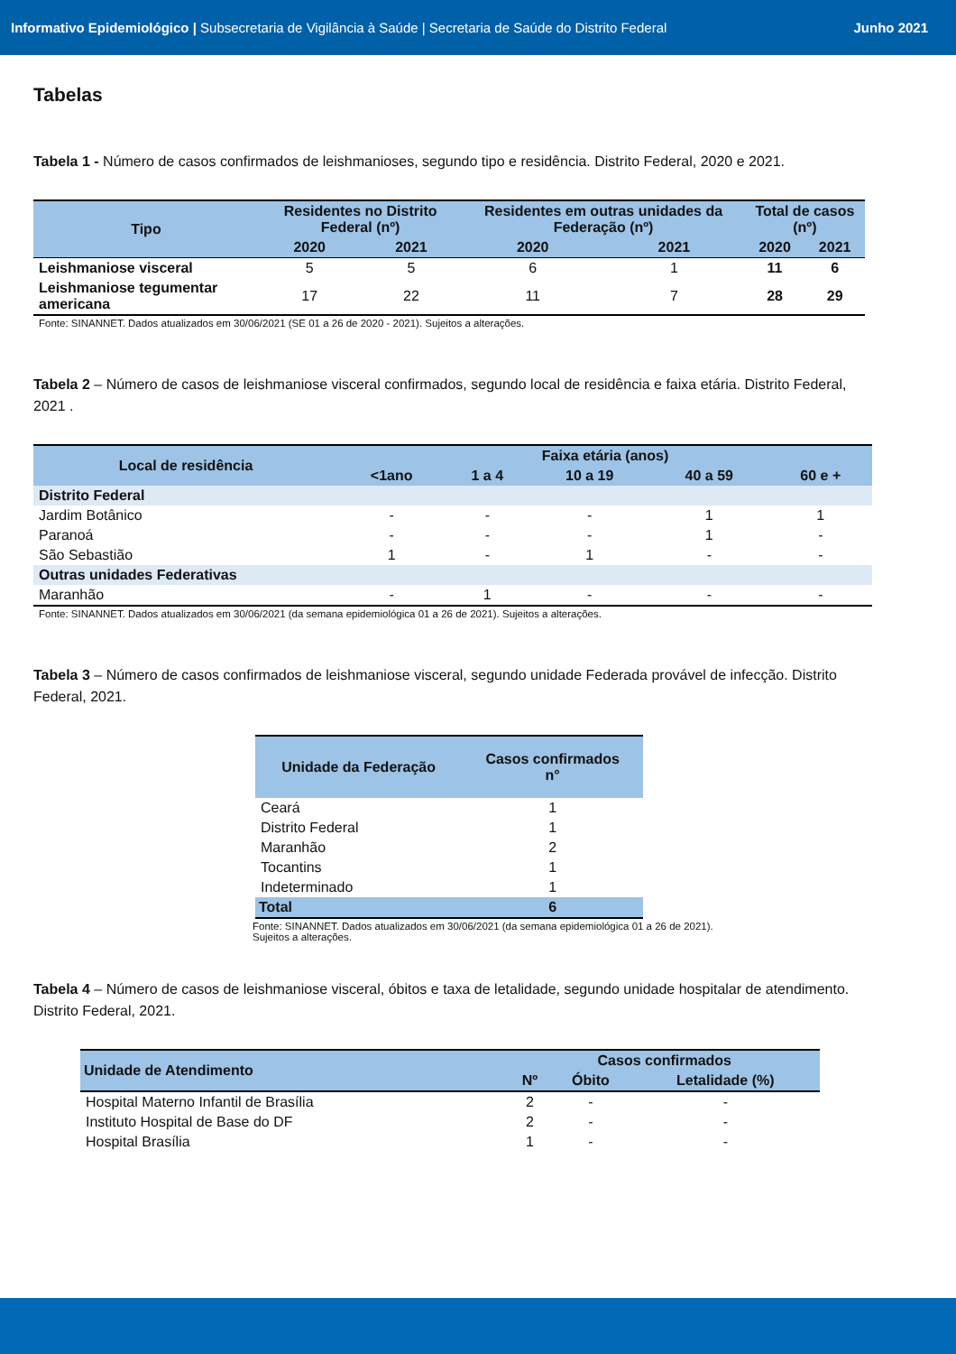Informativo Epidemiológico | Subsecretaria de Vigilância à Saúde | Secretaria de Saúde do Distrito Federal
Junho 2021
Tabelas
Tabela 1 - Número de casos confirmados de leishmanioses, segundo tipo e residência. Distrito Federal, 2020 e 2021.
| Tipo | Residentes no Distrito Federal (nº) | | Residentes em outras unidades da Federação (nº) | | Total de casos (nº) | |
| --- | --- | --- | --- | --- | --- | --- |
| | 2020 | 2021 | 2020 | 2021 | 2020 | 2021 |
| Leishmaniose visceral | 5 | 5 | 6 | 1 | 11 | 6 |
| Leishmaniose tegumentar americana | 17 | 22 | 11 | 7 | 28 | 29 |
Fonte: SINANNET. Dados atualizados em 30/06/2021 (SE 01 a 26 de 2020 - 2021). Sujeitos a alterações.
Tabela 2 – Número de casos de leishmaniose visceral confirmados, segundo local de residência e faixa etária. Distrito Federal, 2021 .
| Local de residência | Faixa etária (anos) | | | | |
| --- | --- | --- | --- | --- | --- |
| | <1ano | 1 a 4 | 10 a 19 | 40 a 59 | 60 e + |
| Distrito Federal | | | | | |
| Jardim Botânico | - | - | - | 1 | 1 |
| Paranoá | - | - | - | 1 | - |
| São Sebastião | 1 | - | 1 | - | - |
| Outras unidades Federativas | | | | | |
| Maranhão | - | 1 | - | - | - |
Fonte: SINANNET. Dados atualizados em 30/06/2021 (da semana epidemiológica 01 a 26 de 2021). Sujeitos a alterações.
Tabela 3 – Número de casos confirmados de leishmaniose visceral, segundo unidade Federada provável de infecção. Distrito Federal, 2021.
| Unidade da Federação | Casos confirmados n° |
| --- | --- |
| Ceará | 1 |
| Distrito Federal | 1 |
| Maranhão | 2 |
| Tocantins | 1 |
| Indeterminado | 1 |
| Total | 6 |
Fonte: SINANNET. Dados atualizados em 30/06/2021 (da semana epidemiológica 01 a 26 de 2021).
Sujeitos a alterações.
Tabela 4 – Número de casos de leishmaniose visceral, óbitos e taxa de letalidade, segundo unidade hospitalar de atendimento. Distrito Federal, 2021.
| Unidade de Atendimento | Casos confirmados | | |
| --- | --- | --- | --- |
| | Nº | Óbito | Letalidade (%) |
| Hospital Materno Infantil de Brasília | 2 | - | - |
| Instituto Hospital de Base do DF | 2 | - | - |
| Hospital Brasília | 1 | - | - |